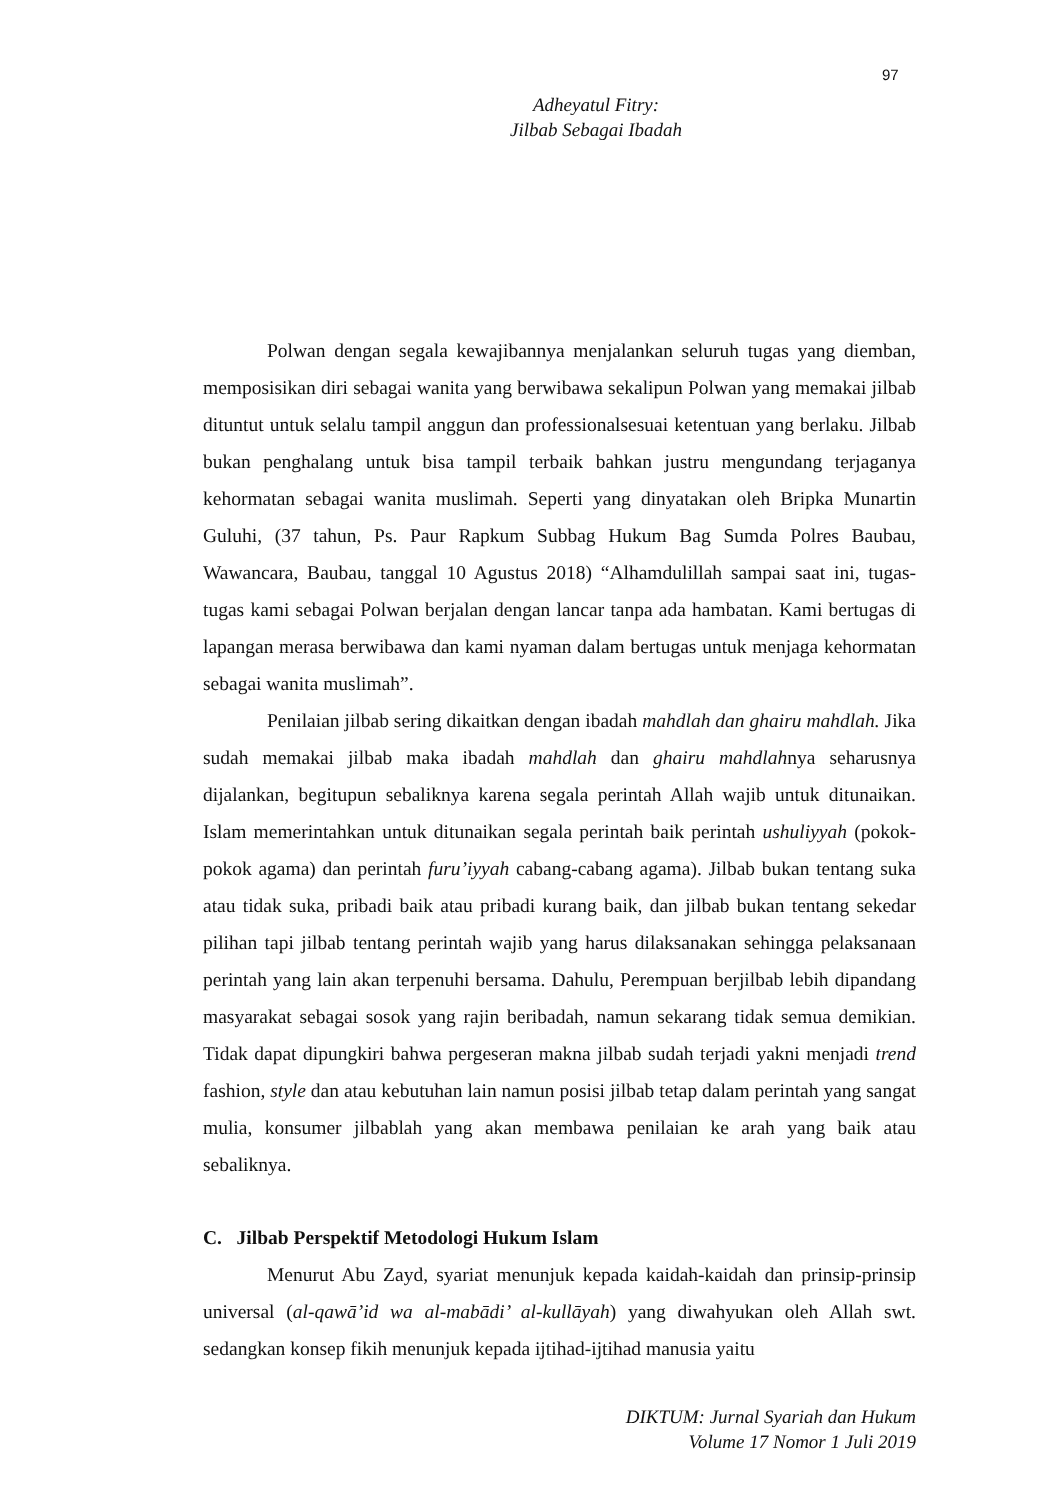97
Adheyatul Fitry:
Jilbab Sebagai Ibadah
Polwan dengan segala kewajibannya menjalankan seluruh tugas yang diemban, memposisikan diri sebagai wanita yang berwibawa sekalipun Polwan yang memakai jilbab dituntut untuk selalu tampil anggun dan professionalsesuai ketentuan yang berlaku. Jilbab bukan penghalang untuk bisa tampil terbaik bahkan justru mengundang terjaganya kehormatan sebagai wanita muslimah. Seperti yang dinyatakan oleh Bripka Munartin Guluhi, (37 tahun, Ps. Paur Rapkum Subbag Hukum Bag Sumda Polres Baubau, Wawancara, Baubau, tanggal 10 Agustus 2018) “Alhamdulillah sampai saat ini, tugas-tugas kami sebagai Polwan berjalan dengan lancar tanpa ada hambatan. Kami bertugas di lapangan merasa berwibawa dan kami nyaman dalam bertugas untuk menjaga kehormatan sebagai wanita muslimah”.
Penilaian jilbab sering dikaitkan dengan ibadah mahdlah dan ghairu mahdlah. Jika sudah memakai jilbab maka ibadah mahdlah dan ghairu mahdlahnya seharusnya dijalankan, begitupun sebaliknya karena segala perintah Allah wajib untuk ditunaikan. Islam memerintahkan untuk ditunaikan segala perintah baik perintah ushuliyyah (pokok-pokok agama) dan perintah furu’iyyah cabang-cabang agama). Jilbab bukan tentang suka atau tidak suka, pribadi baik atau pribadi kurang baik, dan jilbab bukan tentang sekedar pilihan tapi jilbab tentang perintah wajib yang harus dilaksanakan sehingga pelaksanaan perintah yang lain akan terpenuhi bersama. Dahulu, Perempuan berjilbab lebih dipandang masyarakat sebagai sosok yang rajin beribadah, namun sekarang tidak semua demikian. Tidak dapat dipungkiri bahwa pergeseran makna jilbab sudah terjadi yakni menjadi trend fashion, style dan atau kebutuhan lain namun posisi jilbab tetap dalam perintah yang sangat mulia, konsumer jilbablah yang akan membawa penilaian ke arah yang baik atau sebaliknya.
C. Jilbab Perspektif Metodologi Hukum Islam
Menurut Abu Zayd, syariat menunjuk kepada kaidah-kaidah dan prinsip-prinsip universal (al-qawā’id wa al-mabādi’ al-kullāyah) yang diwahyukan oleh Allah swt. sedangkan konsep fikih menunjuk kepada ijtihad-ijtihad manusia yaitu
DIKTUM: Jurnal Syariah dan Hukum
Volume 17 Nomor 1 Juli 2019